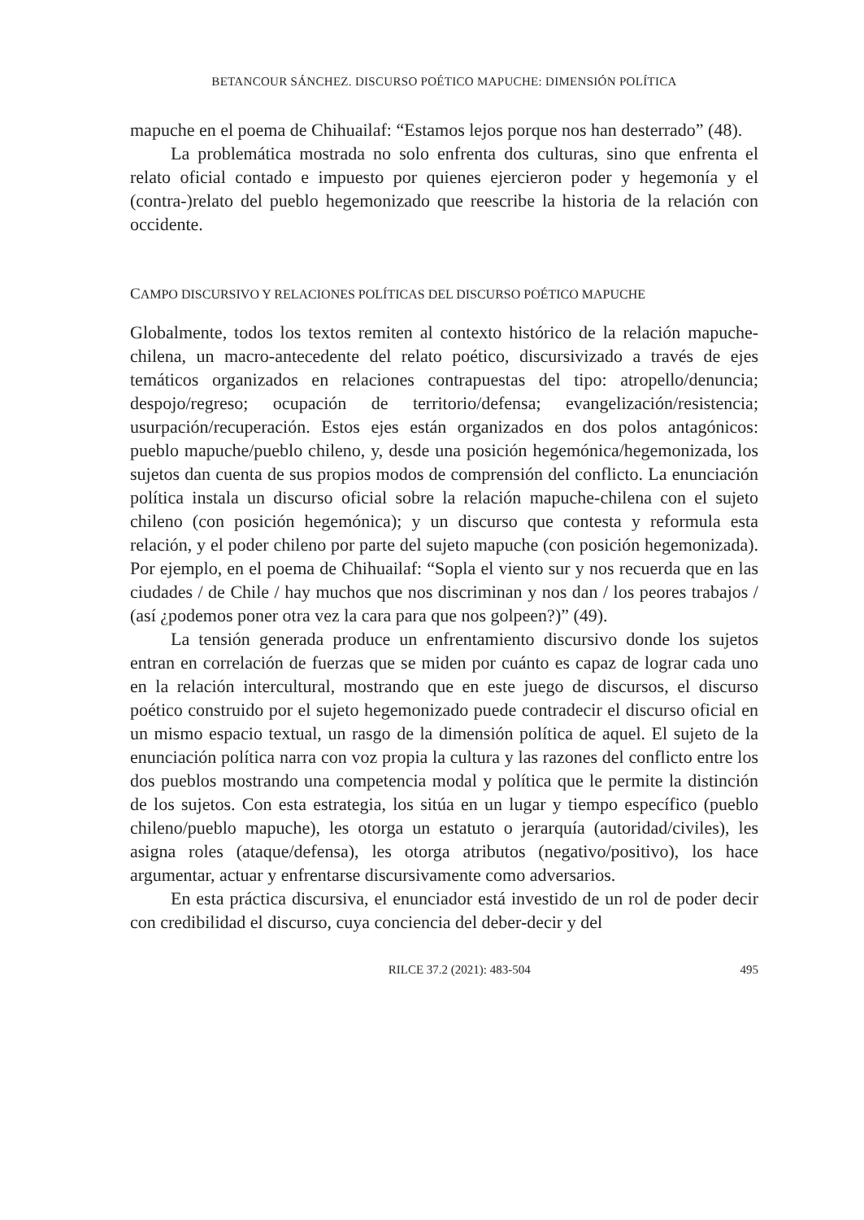BETANCOUR SÁNCHEZ. DISCURSO POÉTICO MAPUCHE: DIMENSIÓN POLÍTICA
mapuche en el poema de Chihuailaf: “Estamos lejos porque nos han desterrado” (48).
La problemática mostrada no solo enfrenta dos culturas, sino que enfrenta el relato oficial contado e impuesto por quienes ejercieron poder y hegemonía y el (contra-)relato del pueblo hegemonizado que reescribe la historia de la relación con occidente.
CAMPO DISCURSIVO Y RELACIONES POLÍTICAS DEL DISCURSO POÉTICO MAPUCHE
Globalmente, todos los textos remiten al contexto histórico de la relación mapuche-chilena, un macro-antecedente del relato poético, discursivizado a través de ejes temáticos organizados en relaciones contrapuestas del tipo: atropello/denuncia; despojo/regreso; ocupación de territorio/defensa; evangelización/resistencia; usurpación/recuperación. Estos ejes están organizados en dos polos antagónicos: pueblo mapuche/pueblo chileno, y, desde una posición hegemónica/hegemonizada, los sujetos dan cuenta de sus propios modos de comprensión del conflicto. La enunciación política instala un discurso oficial sobre la relación mapuche-chilena con el sujeto chileno (con posición hegemónica); y un discurso que contesta y reformula esta relación, y el poder chileno por parte del sujeto mapuche (con posición hegemonizada). Por ejemplo, en el poema de Chihuailaf: “Sopla el viento sur y nos recuerda que en las ciudades / de Chile / hay muchos que nos discriminan y nos dan / los peores trabajos / (así ¿podemos poner otra vez la cara para que nos golpeen?)” (49).
La tensión generada produce un enfrentamiento discursivo donde los sujetos entran en correlación de fuerzas que se miden por cuánto es capaz de lograr cada uno en la relación intercultural, mostrando que en este juego de discursos, el discurso poético construido por el sujeto hegemonizado puede contradecir el discurso oficial en un mismo espacio textual, un rasgo de la dimensión política de aquel. El sujeto de la enunciación política narra con voz propia la cultura y las razones del conflicto entre los dos pueblos mostrando una competencia modal y política que le permite la distinción de los sujetos. Con esta estrategia, los sitúa en un lugar y tiempo específico (pueblo chileno/pueblo mapuche), les otorga un estatuto o jerarquía (autoridad/civiles), les asigna roles (ataque/defensa), les otorga atributos (negativo/positivo), los hace argumentar, actuar y enfrentarse discursivamente como adversarios.
En esta práctica discursiva, el enunciador está investido de un rol de poder decir con credibilidad el discurso, cuya conciencia del deber-decir y del
RILCE 37.2 (2021): 483-504 495